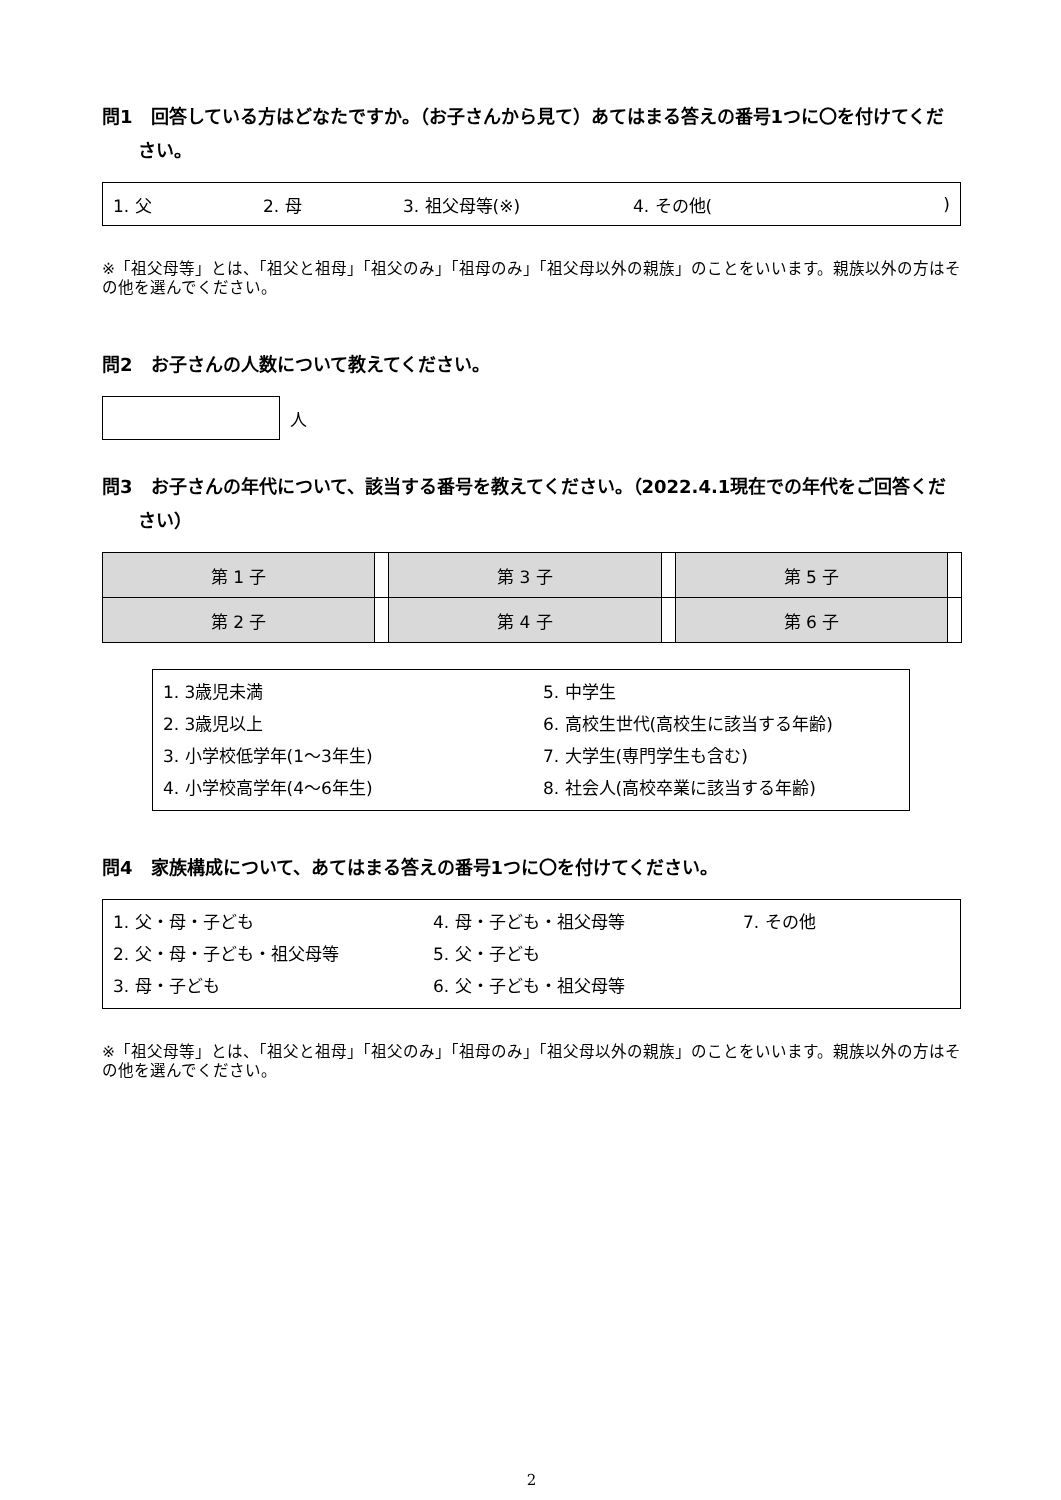問1　回答している方はどなたですか。（お子さんから見て）あてはまる答えの番号1つに〇を付けてください。
1. 父 2. 母 3. 祖父母等(※) 4. その他()
※「祖父母等」とは、「祖父と祖母」「祖父のみ」「祖母のみ」「祖父母以外の親族」のことをいいます。親族以外の方はその他を選んでください。
問2　お子さんの人数について教えてください。
人
問3　お子さんの年代について、該当する番号を教えてください。（2022.4.1現在での年代をご回答ください）
| 第 1 子 | | 第 3 子 | | 第 5 子 | |
| 第 2 子 | | 第 4 子 | | 第 6 子 | |
1. 3歳児未満
2. 3歳児以上
3. 小学校低学年(1～3年生)
4. 小学校高学年(4～6年生)
5. 中学生
6. 高校生世代(高校生に該当する年齢)
7. 大学生(専門学生も含む)
8. 社会人(高校卒業に該当する年齢)
問4　家族構成について、あてはまる答えの番号1つに〇を付けてください。
1. 父・母・子ども
2. 父・母・子ども・祖父母等
3. 母・子ども
4. 母・子ども・祖父母等
5. 父・子ども
6. 父・子ども・祖父母等
7. その他
※「祖父母等」とは、「祖父と祖母」「祖父のみ」「祖母のみ」「祖父母以外の親族」のことをいいます。親族以外の方はその他を選んでください。
2